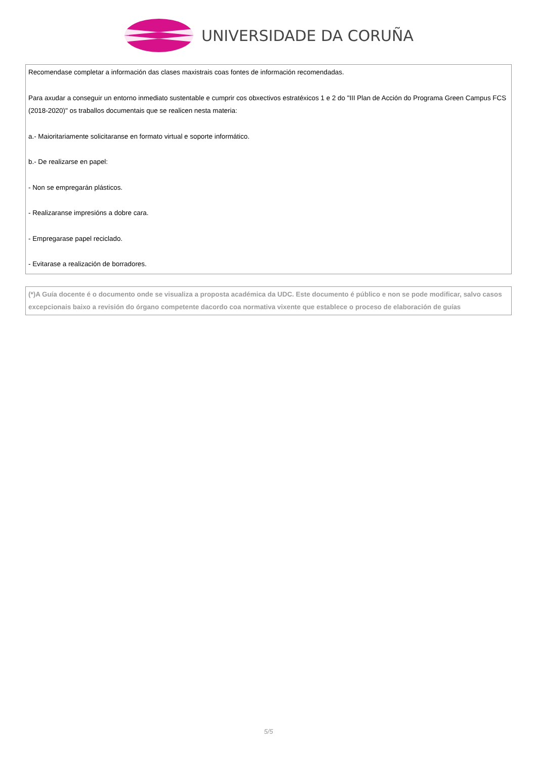UNIVERSIDADE DA CORUÑA
Recomendase completar a información das clases maxistrais coas fontes de información recomendadas.
Para axudar a conseguir un entorno inmediato sustentable e cumprir cos obxectivos estratéxicos 1 e 2 do "III Plan de Acción do Programa Green Campus FCS (2018-2020)" os traballos documentais que se realicen nesta materia:
a.- Maioritariamente solicitaranse en formato virtual e soporte informático.
b.- De realizarse en papel:
- Non se empregarán plásticos.
- Realizaranse impresións a dobre cara.
- Empregarase papel reciclado.
- Evitarase a realización de borradores.
(*)A Guía docente é o documento onde se visualiza a proposta académica da UDC. Este documento é público e non se pode modificar, salvo casos excepcionais baixo a revisión do órgano competente dacordo coa normativa vixente que establece o proceso de elaboración de guías
5/5